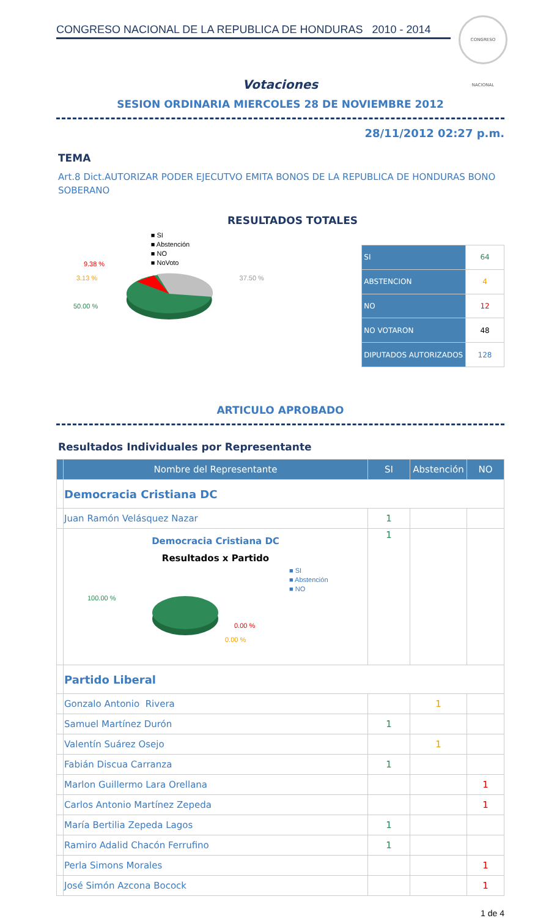CONGRESO NACIONAL
CONGRESO NACIONAL DE LA REPUBLICA DE HONDURAS 2010 - 2014
Votaciones
SESION ORDINARIA MIERCOLES 28 DE NOVIEMBRE 2012
28/11/2012 02:27 p.m.
TEMA
Art.8 Dict.AUTORIZAR PODER EJECUTVO EMITA BONOS DE LA REPUBLICA DE HONDURAS BONO SOBERANO
RESULTADOS TOTALES
■ SI
■ Abstención
■ NO
■ NoVoto
9.38 %
3.13 %
37.50 %
50.00 %
| SI | 64 |
| ABSTENCION | 4 |
| NO | 12 |
| NO VOTARON | 48 |
| DIPUTADOS AUTORIZADOS | 128 |
ARTICULO APROBADO
Resultados Individuales por Representante
| | Nombre del Representante | SI | Abstención | NO |
| --- | --- | --- | --- | --- |
| | Democracia Cristiana DC | | | |
| | Juan Ramón Velásquez Nazar | 1 | | |
| | Democracia Cristiana DC Resultados x Partido ■ SI ■ Abstención ■ NO 100.00 % 0.00 % 0.00 % | 1 | | |
| | Partido Liberal | | | |
| | Gonzalo Antonio Rivera | | 1 | |
| | Samuel Martínez Durón | 1 | | |
| | Valentín Suárez Osejo | | 1 | |
| | Fabián Discua Carranza | 1 | | |
| | Marlon Guillermo Lara Orellana | | | 1 |
| | Carlos Antonio Martínez Zepeda | | | 1 |
| | María Bertilia Zepeda Lagos | 1 | | |
| | Ramiro Adalid Chacón Ferrufino | 1 | | |
| | Perla Simons Morales | | | 1 |
| | José Simón Azcona Bocock | | | 1 |
1 de 4